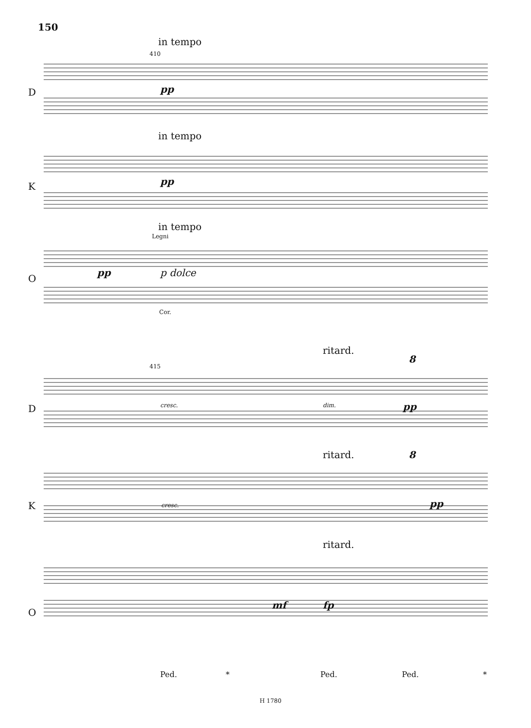150
in tempo
410
pp
D
in tempo
pp
K
in tempo
Legni
pp p dolce
O
Cor.
ritard.
415
8
D cresc. dim. pp
ritard. 8
cresc. pp
K
ritard.
mf fp
O
Ped. * Ped. Ped. *
H 1780